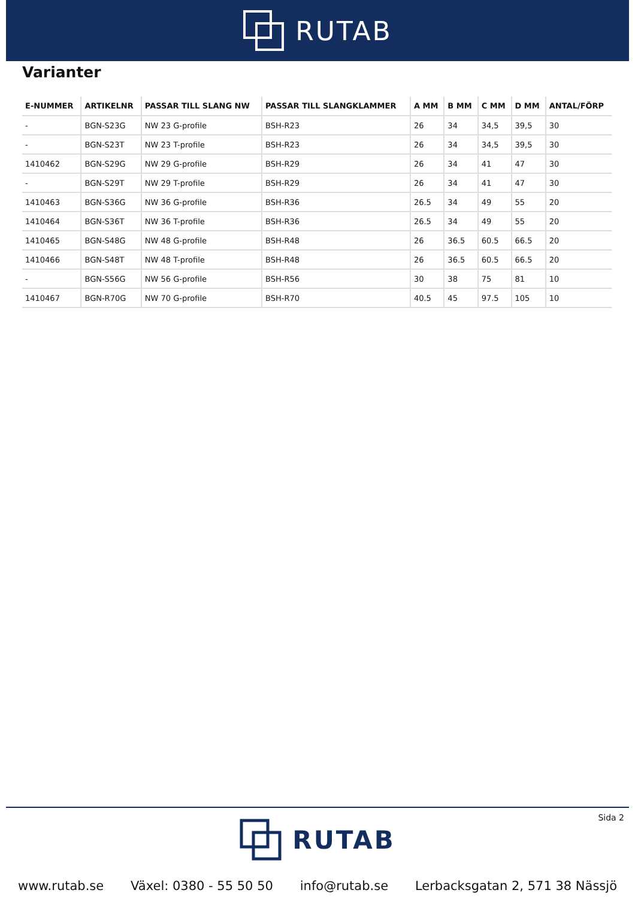RUTAB
Varianter
| E-NUMMER | ARTIKELNR | PASSAR TILL SLANG NW | PASSAR TILL SLANGKLAMMER | A MM | B MM | C MM | D MM | ANTAL/FÖRP |
| --- | --- | --- | --- | --- | --- | --- | --- | --- |
| - | BGN-S23G | NW 23 G-profile | BSH-R23 | 26 | 34 | 34,5 | 39,5 | 30 |
| - | BGN-S23T | NW 23 T-profile | BSH-R23 | 26 | 34 | 34,5 | 39,5 | 30 |
| 1410462 | BGN-S29G | NW 29 G-profile | BSH-R29 | 26 | 34 | 41 | 47 | 30 |
| - | BGN-S29T | NW 29 T-profile | BSH-R29 | 26 | 34 | 41 | 47 | 30 |
| 1410463 | BGN-S36G | NW 36 G-profile | BSH-R36 | 26.5 | 34 | 49 | 55 | 20 |
| 1410464 | BGN-S36T | NW 36 T-profile | BSH-R36 | 26.5 | 34 | 49 | 55 | 20 |
| 1410465 | BGN-S48G | NW 48 G-profile | BSH-R48 | 26 | 36.5 | 60.5 | 66.5 | 20 |
| 1410466 | BGN-S48T | NW 48 T-profile | BSH-R48 | 26 | 36.5 | 60.5 | 66.5 | 20 |
| - | BGN-S56G | NW 56 G-profile | BSH-R56 | 30 | 38 | 75 | 81 | 10 |
| 1410467 | BGN-R70G | NW 70 G-profile | BSH-R70 | 40.5 | 45 | 97.5 | 105 | 10 |
Sida 2
RUTAB
www.rutab.se Växel: 0380 - 55 50 50 info@rutab.se Lerbacksgatan 2, 571 38 Nässjö